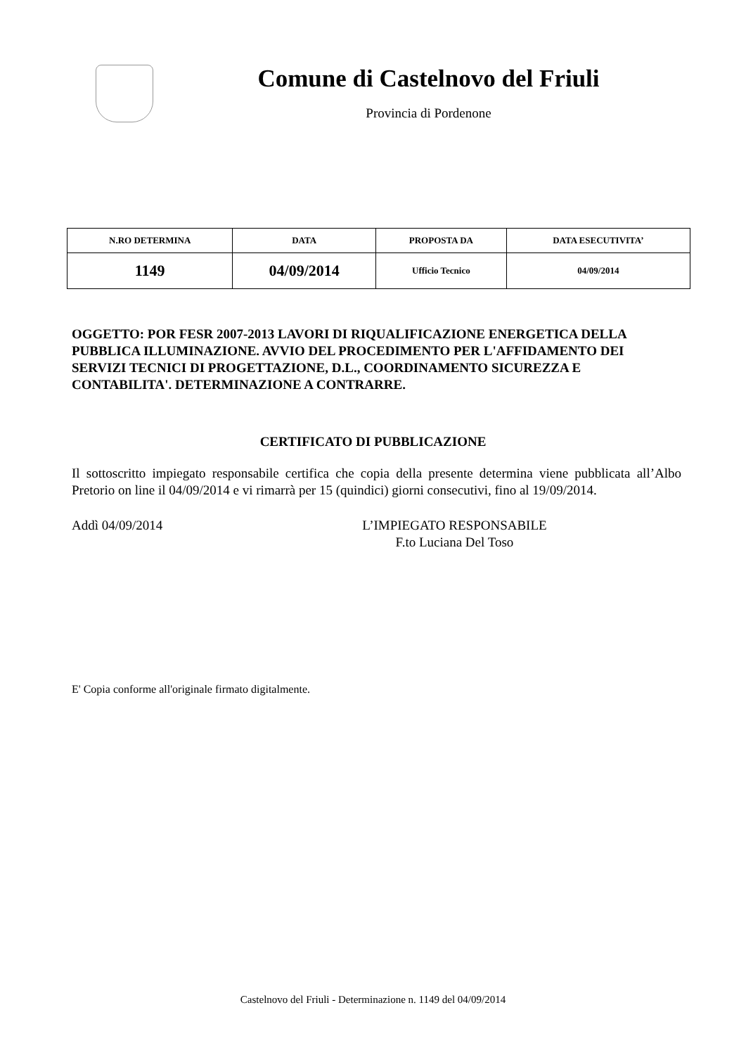Comune di Castelnovo del Friuli
Provincia di Pordenone
| N.RO DETERMINA | DATA | PROPOSTA DA | DATA ESECUTIVITA’ |
| --- | --- | --- | --- |
| 1149 | 04/09/2014 | Ufficio Tecnico | 04/09/2014 |
OGGETTO: POR FESR 2007-2013 LAVORI DI RIQUALIFICAZIONE ENERGETICA DELLA PUBBLICA ILLUMINAZIONE. AVVIO DEL PROCEDIMENTO PER L'AFFIDAMENTO DEI SERVIZI TECNICI DI PROGETTAZIONE, D.L., COORDINAMENTO SICUREZZA E CONTABILITA'. DETERMINAZIONE A CONTRARRE.
CERTIFICATO DI PUBBLICAZIONE
Il sottoscritto impiegato responsabile certifica che copia della presente determina viene pubblicata all’Albo Pretorio on line il 04/09/2014 e vi rimarrà per 15 (quindici) giorni consecutivi, fino al 19/09/2014.
Addì 04/09/2014 L’IMPIEGATO RESPONSABILE
F.to Luciana Del Toso
E' Copia conforme all'originale firmato digitalmente.
Castelnovo del Friuli - Determinazione n. 1149 del 04/09/2014